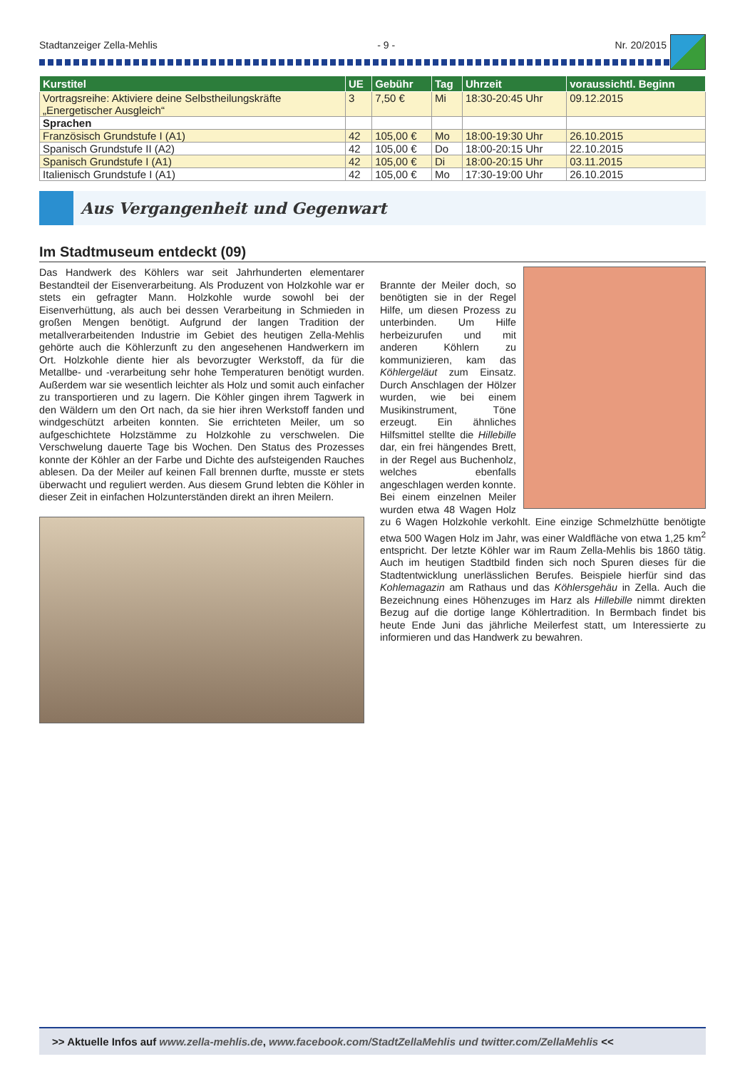Stadtanzeiger Zella-Mehlis - 9 - Nr. 20/2015
| Kurstitel | UE | Gebühr | Tag | Uhrzeit | voraussichtl. Beginn |
| --- | --- | --- | --- | --- | --- |
| Vortragsreihe: Aktiviere deine Selbstheilungskräfte „Energetischer Ausgleich“ | 3 | 7,50 € | Mi | 18:30-20:45 Uhr | 09.12.2015 |
| Sprachen | | | | | |
| Französisch Grundstufe I (A1) | 42 | 105,00 € | Mo | 18:00-19:30 Uhr | 26.10.2015 |
| Spanisch Grundstufe II (A2) | 42 | 105,00 € | Do | 18:00-20:15 Uhr | 22.10.2015 |
| Spanisch Grundstufe I (A1) | 42 | 105,00 € | Di | 18:00-20:15 Uhr | 03.11.2015 |
| Italienisch Grundstufe I (A1) | 42 | 105,00 € | Mo | 17:30-19:00 Uhr | 26.10.2015 |
Aus Vergangenheit und Gegenwart
Im Stadtmuseum entdeckt (09)
Das Handwerk des Köhlers war seit Jahrhunderten elementarer Bestandteil der Eisenverarbeitung. Als Produzent von Holzkohle war er stets ein gefragter Mann. Holzkohle wurde sowohl bei der Eisenverhüttung, als auch bei dessen Verarbeitung in Schmieden in großen Mengen benötigt. Aufgrund der langen Tradition der metallverarbeitenden Industrie im Gebiet des heutigen Zella-Mehlis gehörte auch die Köhlerzunft zu den angesehenen Handwerkern im Ort. Holzkohle diente hier als bevorzugter Werkstoff, da für die Metallbe- und -verarbeitung sehr hohe Temperaturen benötigt wurden. Außerdem war sie wesentlich leichter als Holz und somit auch einfacher zu transportieren und zu lagern. Die Köhler gingen ihrem Tagwerk in den Wäldern um den Ort nach, da sie hier ihren Werkstoff fanden und windgeschützt arbeiten konnten. Sie errichteten Meiler, um so aufgeschichtete Holzstämme zu Holzkohle zu verschwelen. Die Verschwelung dauerte Tage bis Wochen. Den Status des Prozesses konnte der Köhler an der Farbe und Dichte des aufsteigenden Rauches ablesen. Da der Meiler auf keinen Fall brennen durfte, musste er stets überwacht und reguliert werden. Aus diesem Grund lebten die Köhler in dieser Zeit in einfachen Holzunterständen direkt an ihren Meilern.
Brannte der Meiler doch, so benötigten sie in der Regel Hilfe, um diesen Prozess zu unterbinden. Um Hilfe herbeizurufen und mit anderen Köhlern zu kommunizieren, kam das Köhlergeläut zum Einsatz. Durch Anschlagen der Hölzer wurden, wie bei einem Musikinstrument, Töne erzeugt. Ein ähnliches Hilfsmittel stellte die Hillebille dar, ein frei hängendes Brett, in der Regel aus Buchenholz, welches ebenfalls angeschlagen werden konnte.
Bei einem einzelnen Meiler wurden etwa 48 Wagen Holz zu 6 Wagen Holzkohle verkohlt. Eine einzige Schmelzhütte benötigte etwa 500 Wagen Holz im Jahr, was einer Waldfläche von etwa 1,25 km<sup>2</sup> entspricht. Der letzte Köhler war im Raum Zella-Mehlis bis 1860 tätig. Auch im heutigen Stadtbild finden sich noch Spuren dieses für die Stadtentwicklung unerlässlichen Berufes. Beispiele hierfür sind das Kohlemagazin am Rathaus und das Köhlersgehäu in Zella. Auch die Bezeichnung eines Höhenzuges im Harz als Hillebille nimmt direkten Bezug auf die dortige lange Köhlertradition. In Bermbach findet bis heute Ende Juni das jährliche Meilerfest statt, um Interessierte zu informieren und das Handwerk zu bewahren.
>> Aktuelle Infos auf www.zella-mehlis.de, www.facebook.com/StadtZellaMehlis und twitter.com/ZellaMehlis <<